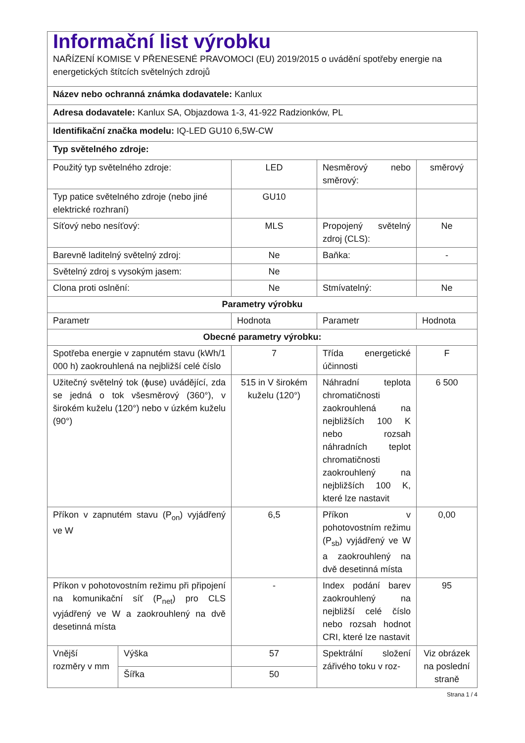| Informační list výrobku NAŘÍZENÍ KOMISE V PŘENESENÉ PRAVOMOCI (EU) 2019/2015 o uvádění spotřeby energie na energetických štítcích světelných zdrojů | | | | |
| Název nebo ochranná známka dodavatele: Kanlux | | | | |
| Adresa dodavatele: Kanlux SA, Objazdowa 1-3, 41-922 Radzionków, PL | | | | |
| Identifikační značka modelu: IQ-LED GU10 6,5W-CW | | | | |
| Typ světelného zdroje: | | | | |
| Použitý typ světelného zdroje: | | LED | Nesměrový nebo směrový: | směrový |
| Typ patice světelného zdroje (nebo jiné elektrické rozhraní) | | GU10 | | |
| Síťový nebo nesíťový: | | MLS | Propojený světelný zdroj (CLS): | Ne |
| Barevně laditelný světelný zdroj: | | Ne | Baňka: | - |
| Světelný zdroj s vysokým jasem: | | Ne | | |
| Clona proti oslnění: | | Ne | Stmívatelný: | Ne |
| Parametry výrobku | | | | |
| Parametr | | Hodnota | Parametr | Hodnota |
| Obecné parametry výrobku: | | | | |
| Spotřeba energie v zapnutém stavu (kWh/1 000 h) zaokrouhlená na nejbližší celé číslo | | 7 | Třída energetické účinnosti | F |
| Užitečný světelný tok (ϕuse) uvádějící, zda se jedná o tok všesměrový (360°), v širokém kuželu (120°) nebo v úzkém kuželu (90°) | | 515 in V širokém kuželu (120°) | Náhradní teplota chromatičnosti zaokrouhlená na nejbližších 100 K nebo rozsah náhradních teplot chromatičnosti zaokrouhlený na nejbližších 100 K, které lze nastavit | 6 500 |
| Příkon v zapnutém stavu (P<sub>on</sub>) vyjádřený ve W | | 6,5 | Příkon v pohotovostním režimu (P<sub>sb</sub>) vyjádřený ve W a zaokrouhlený na dvě desetinná místa | 0,00 |
| Příkon v pohotovostním režimu při připojení na komunikační síť (P<sub>net</sub>) pro CLS vyjádřený ve W a zaokrouhlený na dvě desetinná místa | | - | Index podání barev zaokrouhlený na nejbližší celé číslo nebo rozsah hodnot CRI, které lze nastavit | 95 |
| Vnější rozměry v mm | Výška | 57 | Spektrální složení zářivého toku v roz- | Viz obrázek na poslední straně |
| | Šířka | 50 | | |
Strana 1 / 4